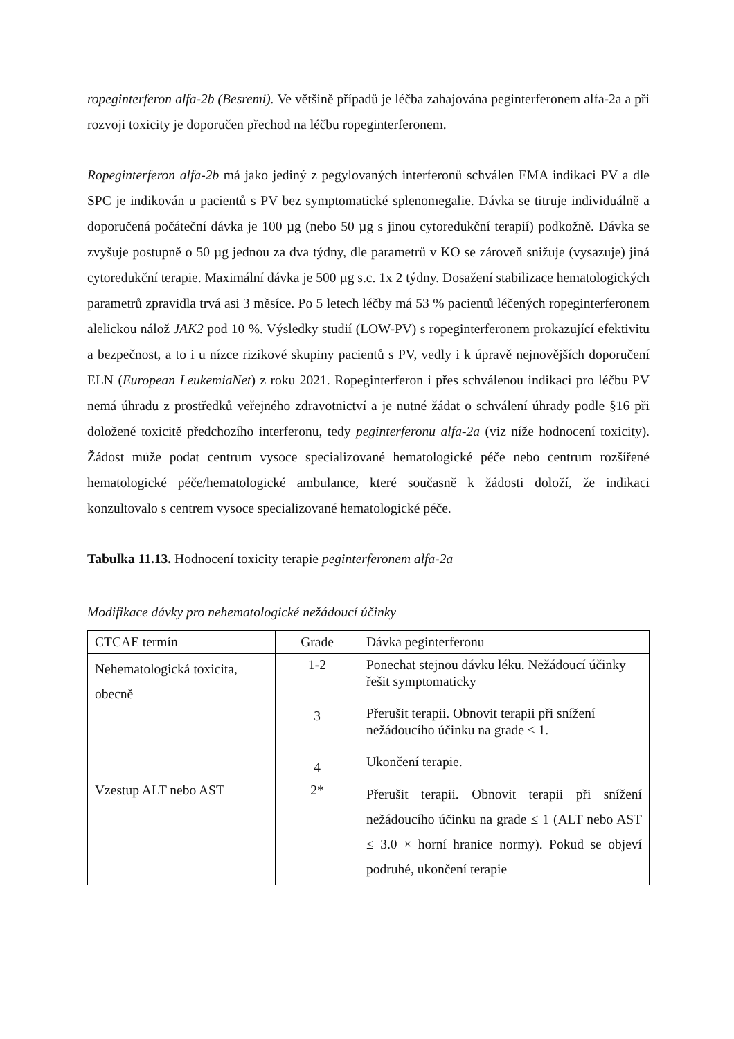ropeginterferon alfa-2b (Besremi). Ve většině případů je léčba zahajována peginterferonem alfa-2a a při rozvoji toxicity je doporučen přechod na léčbu ropeginterferonem.
Ropeginterferon alfa-2b má jako jediný z pegylovaných interferonů schválen EMA indikaci PV a dle SPC je indikován u pacientů s PV bez symptomatické splenomegalie. Dávka se titruje individuálně a doporučená počáteční dávka je 100 µg (nebo 50 µg s jinou cytoredukční terapií) podkožně. Dávka se zvyšuje postupně o 50 µg jednou za dva týdny, dle parametrů v KO se zároveň snižuje (vysazuje) jiná cytoredukční terapie. Maximální dávka je 500 µg s.c. 1x 2 týdny. Dosažení stabilizace hematologických parametrů zpravidla trvá asi 3 měsíce. Po 5 letech léčby má 53 % pacientů léčených ropeginterferonem alelickou nálož JAK2 pod 10 %. Výsledky studií (LOW-PV) s ropeginterferonem prokazující efektivitu a bezpečnost, a to i u nízce rizikové skupiny pacientů s PV, vedly i k úpravě nejnovějších doporučení ELN (European LeukemiaNet) z roku 2021. Ropeginterferon i přes schválenou indikaci pro léčbu PV nemá úhradu z prostředků veřejného zdravotnictví a je nutné žádat o schválení úhrady podle §16 při doložené toxicitě předchozího interferonu, tedy peginterferonu alfa-2a (viz níže hodnocení toxicity). Žádost může podat centrum vysoce specializované hematologické péče nebo centrum rozšířené hematologické péče/hematologické ambulance, které současně k žádosti doloží, že indikaci konzultovalo s centrem vysoce specializované hematologické péče.
Tabulka 11.13. Hodnocení toxicity terapie peginterferonem alfa-2a
Modifikace dávky pro nehematologické nežádoucí účinky
| CTCAE termín | Grade | Dávka peginterferonu |
| Nehematologická toxicita, obecně | 1-2 3 4 | Ponechat stejnou dávku léku. Nežádoucí účinky řešit symptomaticky Přerušit terapii. Obnovit terapii při snížení nežádoucího účinku na grade ≤ 1. Ukončení terapie. |
| Vzestup ALT nebo AST | 2* | Přerušit terapii. Obnovit terapii při snížení nežádoucího účinku na grade ≤ 1 (ALT nebo AST ≤ 3.0 × horní hranice normy). Pokud se objeví podruhé, ukončení terapie |